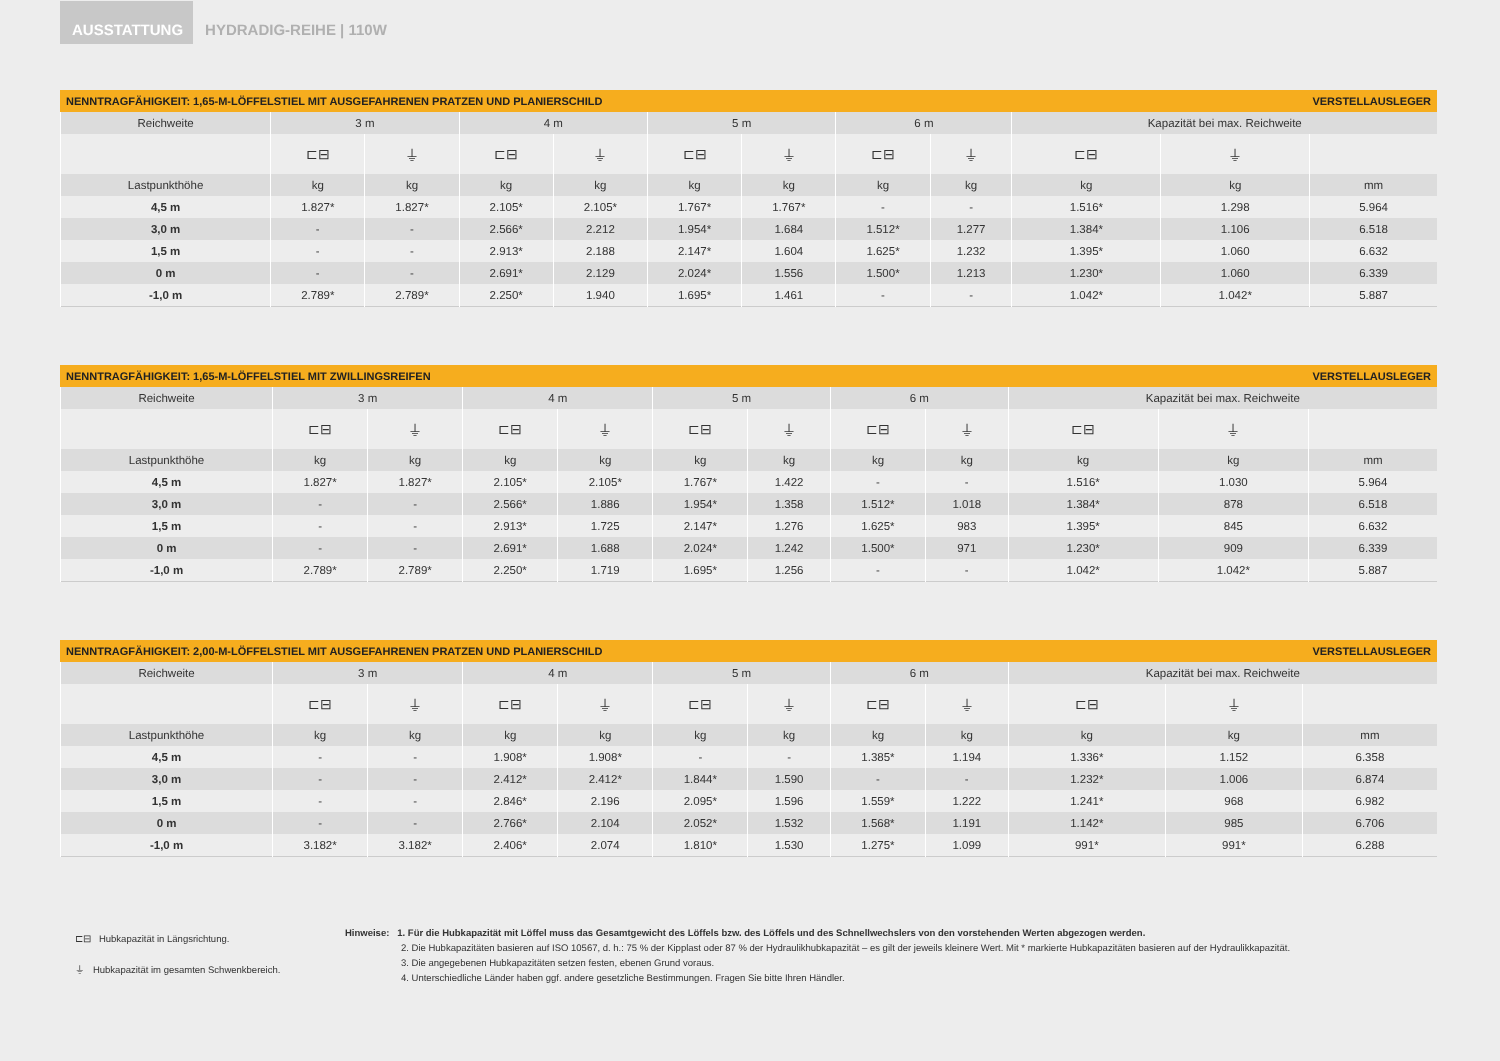AUSSTATTUNG
HYDRADIG-REIHE | 110W
NENNTRAGFÄHIGKEIT: 1,65-M-LÖFFELSTIEL MIT AUSGEFAHRENEN PRATZEN UND PLANIERSCHILD VERSTELLAUSLEGER
| Reichweite | 3 m | | 4 m | | 5 m | | 6 m | | Kapazität bei max. Reichweite | | |
| --- | --- | --- | --- | --- | --- | --- | --- | --- | --- | --- | --- |
| | ⊏⊟ | ⏚ | ⊏⊟ | ⏚ | ⊏⊟ | ⏚ | ⊏⊟ | ⏚ | ⊏⊟ | ⏚ | |
| Lastpunkthöhe | kg | kg | kg | kg | kg | kg | kg | kg | kg | kg | mm |
| 4,5 m | 1.827* | 1.827* | 2.105* | 2.105* | 1.767* | 1.767* | - | - | 1.516* | 1.298 | 5.964 |
| 3,0 m | - | - | 2.566* | 2.212 | 1.954* | 1.684 | 1.512* | 1.277 | 1.384* | 1.106 | 6.518 |
| 1,5 m | - | - | 2.913* | 2.188 | 2.147* | 1.604 | 1.625* | 1.232 | 1.395* | 1.060 | 6.632 |
| 0 m | - | - | 2.691* | 2.129 | 2.024* | 1.556 | 1.500* | 1.213 | 1.230* | 1.060 | 6.339 |
| -1,0 m | 2.789* | 2.789* | 2.250* | 1.940 | 1.695* | 1.461 | - | - | 1.042* | 1.042* | 5.887 |
NENNTRAGFÄHIGKEIT: 1,65-M-LÖFFELSTIEL MIT ZWILLINGSREIFEN VERSTELLAUSLEGER
| Reichweite | 3 m | | 4 m | | 5 m | | 6 m | | Kapazität bei max. Reichweite | | |
| --- | --- | --- | --- | --- | --- | --- | --- | --- | --- | --- | --- |
| | ⊏⊟ | ⏚ | ⊏⊟ | ⏚ | ⊏⊟ | ⏚ | ⊏⊟ | ⏚ | ⊏⊟ | ⏚ | |
| Lastpunkthöhe | kg | kg | kg | kg | kg | kg | kg | kg | kg | kg | mm |
| 4,5 m | 1.827* | 1.827* | 2.105* | 2.105* | 1.767* | 1.422 | - | - | 1.516* | 1.030 | 5.964 |
| 3,0 m | - | - | 2.566* | 1.886 | 1.954* | 1.358 | 1.512* | 1.018 | 1.384* | 878 | 6.518 |
| 1,5 m | - | - | 2.913* | 1.725 | 2.147* | 1.276 | 1.625* | 983 | 1.395* | 845 | 6.632 |
| 0 m | - | - | 2.691* | 1.688 | 2.024* | 1.242 | 1.500* | 971 | 1.230* | 909 | 6.339 |
| -1,0 m | 2.789* | 2.789* | 2.250* | 1.719 | 1.695* | 1.256 | - | - | 1.042* | 1.042* | 5.887 |
NENNTRAGFÄHIGKEIT: 2,00-M-LÖFFELSTIEL MIT AUSGEFAHRENEN PRATZEN UND PLANIERSCHILD VERSTELLAUSLEGER
| Reichweite | 3 m | | 4 m | | 5 m | | 6 m | | Kapazität bei max. Reichweite | | |
| --- | --- | --- | --- | --- | --- | --- | --- | --- | --- | --- | --- |
| | ⊏⊟ | ⏚ | ⊏⊟ | ⏚ | ⊏⊟ | ⏚ | ⊏⊟ | ⏚ | ⊏⊟ | ⏚ | |
| Lastpunkthöhe | kg | kg | kg | kg | kg | kg | kg | kg | kg | kg | mm |
| 4,5 m | - | - | 1.908* | 1.908* | - | - | 1.385* | 1.194 | 1.336* | 1.152 | 6.358 |
| 3,0 m | - | - | 2.412* | 2.412* | 1.844* | 1.590 | - | - | 1.232* | 1.006 | 6.874 |
| 1,5 m | - | - | 2.846* | 2.196 | 2.095* | 1.596 | 1.559* | 1.222 | 1.241* | 968 | 6.982 |
| 0 m | - | - | 2.766* | 2.104 | 2.052* | 1.532 | 1.568* | 1.191 | 1.142* | 985 | 6.706 |
| -1,0 m | 3.182* | 3.182* | 2.406* | 2.074 | 1.810* | 1.530 | 1.275* | 1.099 | 991* | 991* | 6.288 |
⊏⊟ Hubkapazität in Längsrichtung.
⏚ Hubkapazität im gesamten Schwenkbereich.
Hinweise: 1. Für die Hubkapazität mit Löffel muss das Gesamtgewicht des Löffels bzw. des Löffels und des Schnellwechslers von den vorstehenden Werten abgezogen werden.
2. Die Hubkapazitäten basieren auf ISO 10567, d. h.: 75 % der Kipplast oder 87 % der Hydraulikhubkapazität – es gilt der jeweils kleinere Wert. Mit * markierte Hubkapazitäten basieren auf der Hydraulikkapazität.
3. Die angegebenen Hubkapazitäten setzen festen, ebenen Grund voraus.
4. Unterschiedliche Länder haben ggf. andere gesetzliche Bestimmungen. Fragen Sie bitte Ihren Händler.